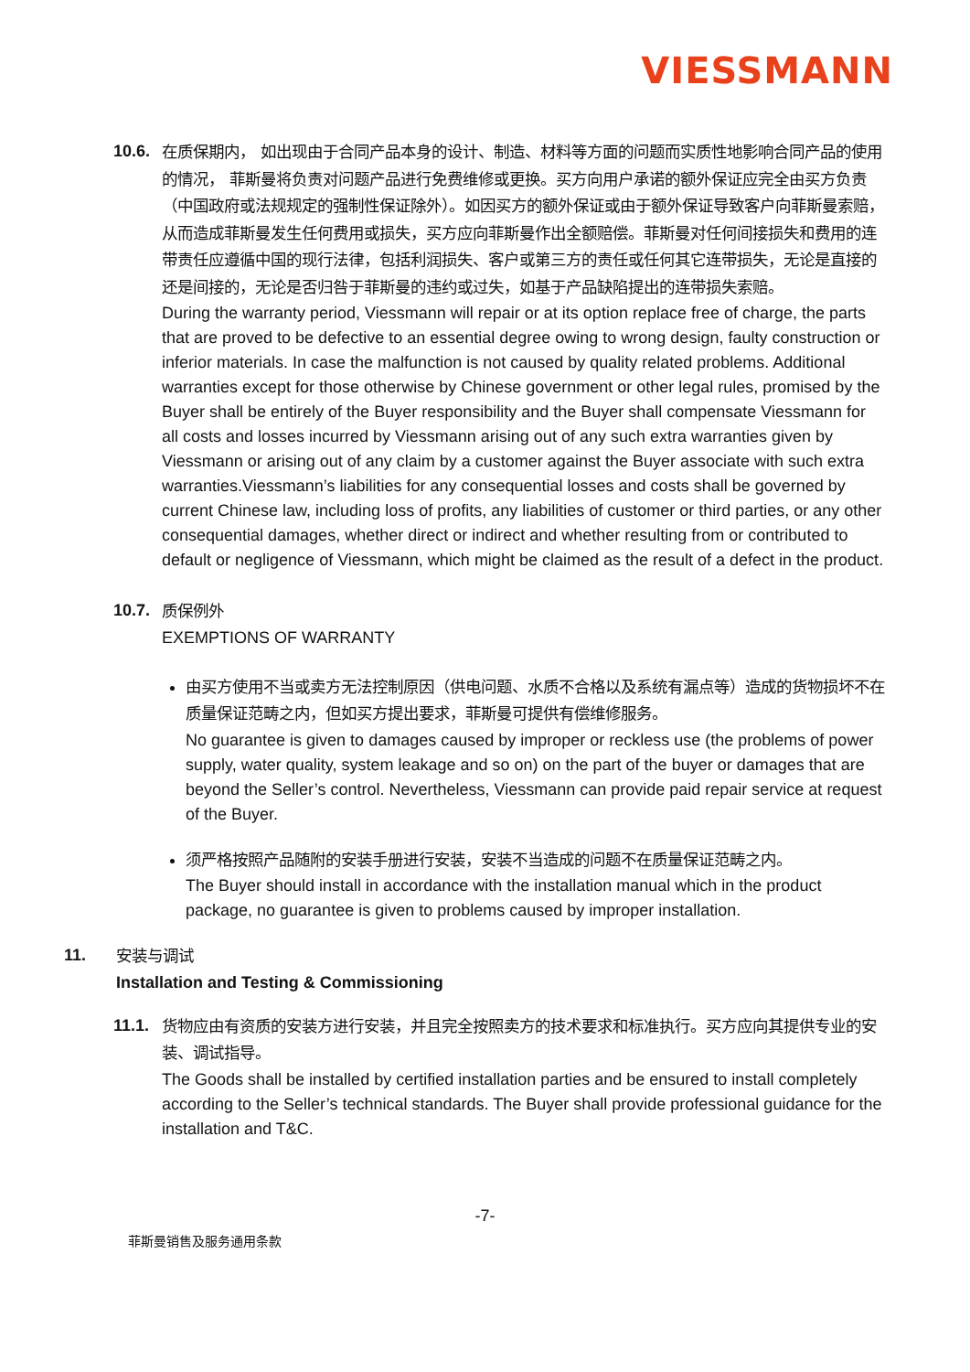VIESSMANN
10.6.
在质保期内， 如出现由于合同产品本身的设计、制造、材料等方面的问题而实质性地影响合同产品的使用的情况， 菲斯曼将负责对问题产品进行免费维修或更换。买方向用户承诺的额外保证应完全由买方负责（中国政府或法规规定的强制性保证除外）。如因买方的额外保证或由于额外保证导致客户向菲斯曼索赔，从而造成菲斯曼发生任何费用或损失，买方应向菲斯曼作出全额赔偿。菲斯曼对任何间接损失和费用的连带责任应遵循中国的现行法律，包括利润损失、客户或第三方的责任或任何其它连带损失，无论是直接的还是间接的，无论是否归咎于菲斯曼的违约或过失，如基于产品缺陷提出的连带损失索赔。
During the warranty period, Viessmann will repair or at its option replace free of charge, the parts that are proved to be defective to an essential degree owing to wrong design, faulty construction or inferior materials. In case the malfunction is not caused by quality related problems. Additional warranties except for those otherwise by Chinese government or other legal rules, promised by the Buyer shall be entirely of the Buyer responsibility and the Buyer shall compensate Viessmann for all costs and losses incurred by Viessmann arising out of any such extra warranties given by Viessmann or arising out of any claim by a customer against the Buyer associate with such extra warranties.Viessmann’s liabilities for any consequential losses and costs shall be governed by current Chinese law, including loss of profits, any liabilities of customer or third parties, or any other consequential damages, whether direct or indirect and whether resulting from or contributed to default or negligence of Viessmann, which might be claimed as the result of a defect in the product.
10.7.
质保例外
EXEMPTIONS OF WARRANTY
由买方使用不当或卖方无法控制原因（供电问题、水质不合格以及系统有漏点等）造成的货物损坏不在质量保证范畴之内，但如买方提出要求，菲斯曼可提供有偿维修服务。
No guarantee is given to damages caused by improper or reckless use (the problems of power supply, water quality, system leakage and so on) on the part of the buyer or damages that are beyond the Seller’s control. Nevertheless, Viessmann can provide paid repair service at request of the Buyer.
须严格按照产品随附的安装手册进行安装，安装不当造成的问题不在质量保证范畴之内。
The Buyer should install in accordance with the installation manual which in the product package, no guarantee is given to problems caused by improper installation.
11.
安装与调试
Installation and Testing & Commissioning
11.1.
货物应由有资质的安装方进行安装，并且完全按照卖方的技术要求和标准执行。买方应向其提供专业的安装、调试指导。
The Goods shall be installed by certified installation parties and be ensured to install completely according to the Seller’s technical standards. The Buyer shall provide professional guidance for the installation and T&C.
-7-
菲斯曼销售及服务通用条款